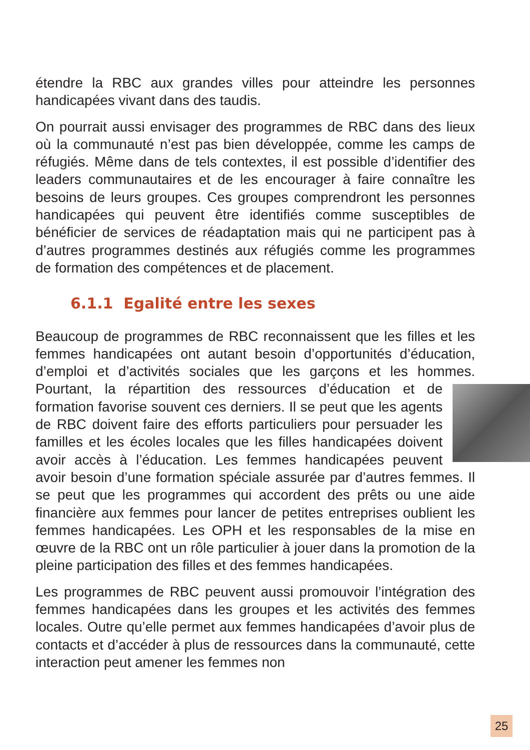étendre la RBC aux grandes villes pour atteindre les personnes handicapées vivant dans des taudis.
On pourrait aussi envisager des programmes de RBC dans des lieux où la communauté n’est pas bien développée, comme les camps de réfugiés. Même dans de tels contextes, il est possible d’identifier des leaders communautaires et de les encourager à faire connaître les besoins de leurs groupes. Ces groupes comprendront les personnes handicapées qui peuvent être identifiés comme susceptibles de bénéficier de services de réadaptation mais qui ne participent pas à d’autres programmes destinés aux réfugiés comme les programmes de formation des compétences et de placement.
6.1.1 Egalité entre les sexes
Beaucoup de programmes de RBC reconnaissent que les filles et les femmes handicapées ont autant besoin d’opportunités d’éducation, d’emploi et d’activités sociales que les garçons et les hommes. Pourtant, la répartition des ressources d’éducation et de formation favorise souvent ces derniers. Il se peut que les agents de RBC doivent faire des efforts particuliers pour persuader les familles et les écoles locales que les filles handicapées doivent avoir accès à l’éducation. Les femmes handicapées peuvent avoir besoin d’une formation spéciale assurée par d’autres femmes. Il se peut que les programmes qui accordent des prêts ou une aide financière aux femmes pour lancer de petites entreprises oublient les femmes handicapées. Les OPH et les responsables de la mise en œuvre de la RBC ont un rôle particulier à jouer dans la promotion de la pleine participation des filles et des femmes handicapées.
Les programmes de RBC peuvent aussi promouvoir l’intégration des femmes handicapées dans les groupes et les activités des femmes locales. Outre qu’elle permet aux femmes handicapées d’avoir plus de contacts et d’accéder à plus de ressources dans la communauté, cette interaction peut amener les femmes non
25